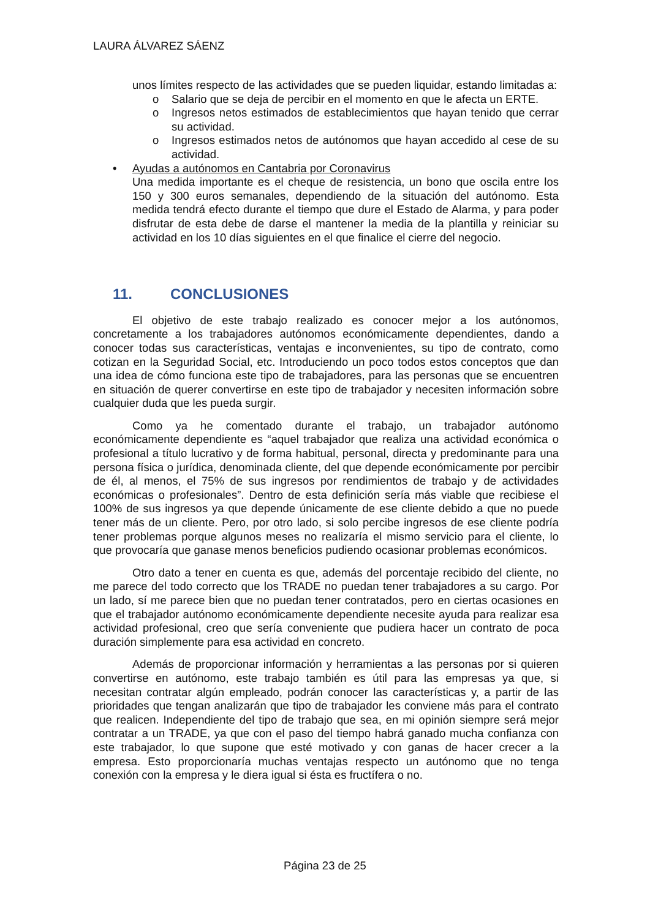LAURA ÁLVAREZ SÁENZ
unos límites respecto de las actividades que se pueden liquidar, estando limitadas a:
o Salario que se deja de percibir en el momento en que le afecta un ERTE.
o Ingresos netos estimados de establecimientos que hayan tenido que cerrar su actividad.
o Ingresos estimados netos de autónomos que hayan accedido al cese de su actividad.
• Ayudas a autónomos en Cantabria por Coronavirus
Una medida importante es el cheque de resistencia, un bono que oscila entre los 150 y 300 euros semanales, dependiendo de la situación del autónomo. Esta medida tendrá efecto durante el tiempo que dure el Estado de Alarma, y para poder disfrutar de esta debe de darse el mantener la media de la plantilla y reiniciar su actividad en los 10 días siguientes en el que finalice el cierre del negocio.
11. CONCLUSIONES
El objetivo de este trabajo realizado es conocer mejor a los autónomos, concretamente a los trabajadores autónomos económicamente dependientes, dando a conocer todas sus características, ventajas e inconvenientes, su tipo de contrato, como cotizan en la Seguridad Social, etc. Introduciendo un poco todos estos conceptos que dan una idea de cómo funciona este tipo de trabajadores, para las personas que se encuentren en situación de querer convertirse en este tipo de trabajador y necesiten información sobre cualquier duda que les pueda surgir.
Como ya he comentado durante el trabajo, un trabajador autónomo económicamente dependiente es “aquel trabajador que realiza una actividad económica o profesional a título lucrativo y de forma habitual, personal, directa y predominante para una persona física o jurídica, denominada cliente, del que depende económicamente por percibir de él, al menos, el 75% de sus ingresos por rendimientos de trabajo y de actividades económicas o profesionales”. Dentro de esta definición sería más viable que recibiese el 100% de sus ingresos ya que depende únicamente de ese cliente debido a que no puede tener más de un cliente. Pero, por otro lado, si solo percibe ingresos de ese cliente podría tener problemas porque algunos meses no realizaría el mismo servicio para el cliente, lo que provocaría que ganase menos beneficios pudiendo ocasionar problemas económicos.
Otro dato a tener en cuenta es que, además del porcentaje recibido del cliente, no me parece del todo correcto que los TRADE no puedan tener trabajadores a su cargo. Por un lado, sí me parece bien que no puedan tener contratados, pero en ciertas ocasiones en que el trabajador autónomo económicamente dependiente necesite ayuda para realizar esa actividad profesional, creo que sería conveniente que pudiera hacer un contrato de poca duración simplemente para esa actividad en concreto.
Además de proporcionar información y herramientas a las personas por si quieren convertirse en autónomo, este trabajo también es útil para las empresas ya que, si necesitan contratar algún empleado, podrán conocer las características y, a partir de las prioridades que tengan analizarán que tipo de trabajador les conviene más para el contrato que realicen. Independiente del tipo de trabajo que sea, en mi opinión siempre será mejor contratar a un TRADE, ya que con el paso del tiempo habrá ganado mucha confianza con este trabajador, lo que supone que esté motivado y con ganas de hacer crecer a la empresa. Esto proporcionaría muchas ventajas respecto un autónomo que no tenga conexión con la empresa y le diera igual si ésta es fructífera o no.
Página 23 de 25